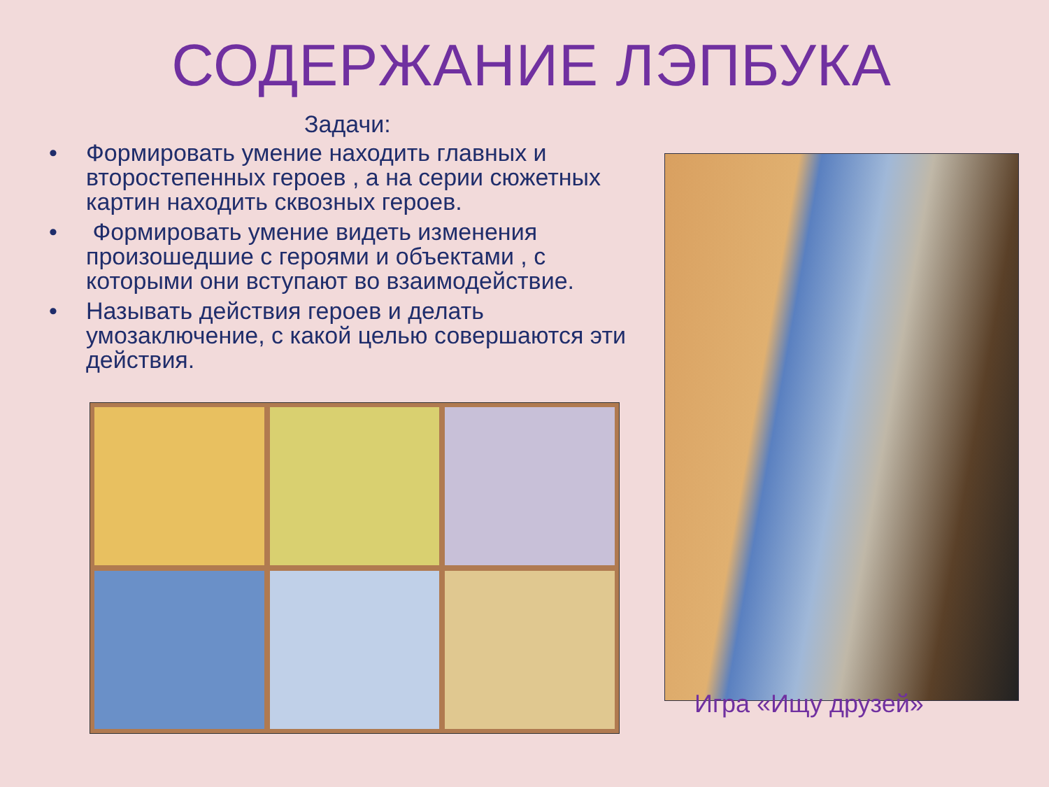СОДЕРЖАНИЕ ЛЭПБУКА
Задачи:
• Формировать умение находить главных и второстепенных героев , а на серии сюжетных картин находить сквозных героев.
• Формировать умение видеть изменения произошедшие с героями и объектами , с которыми они вступают во взаимодействие.
• Называть действия героев и делать умозаключение, с какой целью совершаются эти действия.
Игра «Ищу друзей»